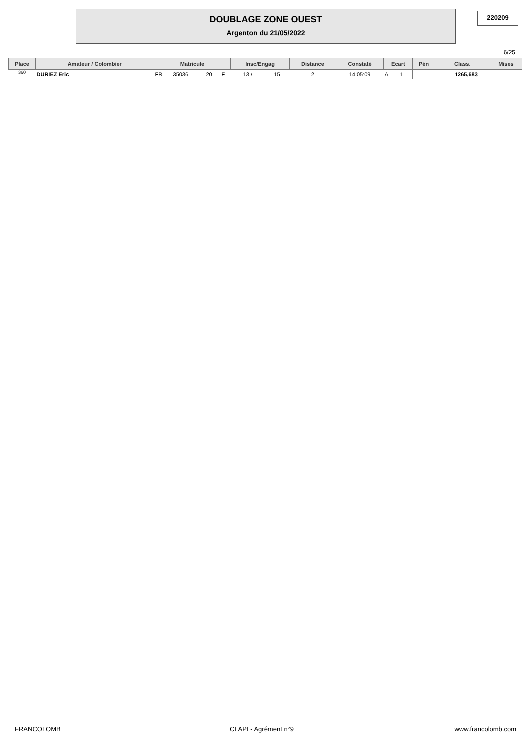DOUBLAGE ZONE OUEST
Argenton du 21/05/2022
220209
6/25
| Place | Amateur / Colombier | | | Matricule | | | | Insc/Engag | | Distance | Constaté | Ecart | | Pén | Class. | | | Mises | |
| --- | --- | --- | --- | --- | --- | --- | --- | --- | --- | --- | --- | --- | --- | --- | --- | --- | --- | --- | --- |
| 360 | DURIEZ Eric | | | FR | 35036 | 20 | F | 13 / | 15 | 2 | 14:05:09 | A | 1 | | | | 1265,683 | | |
FRANCOLOMB CLAPI - Agrément n°9 www.francolomb.com